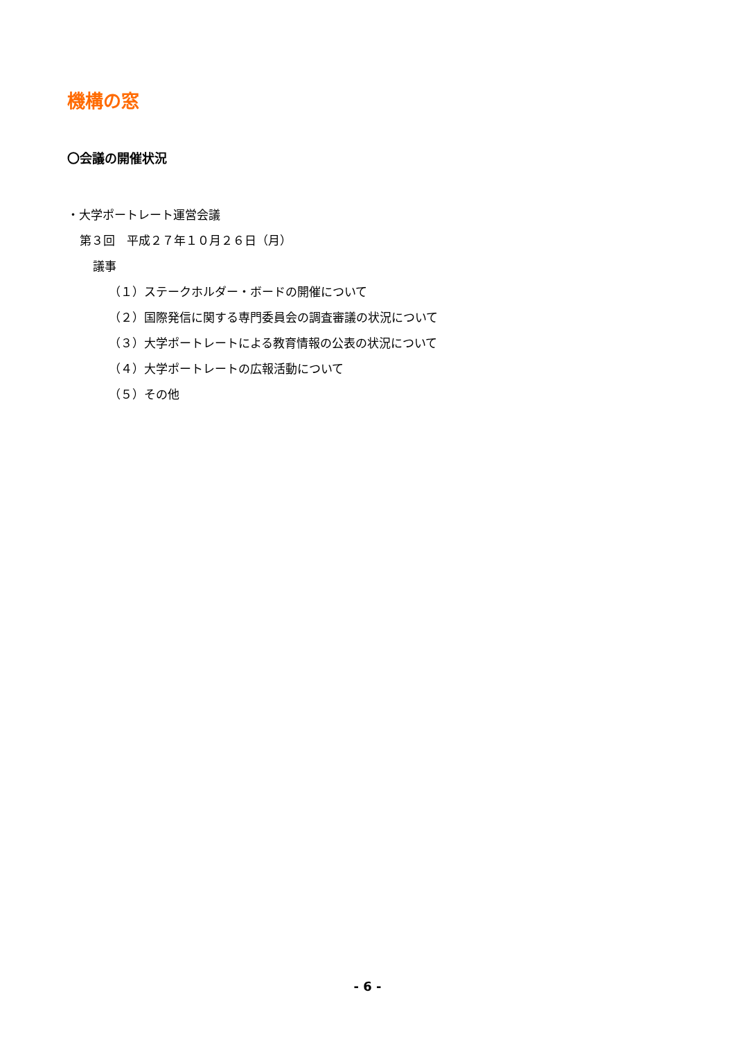機構の窓
〇会議の開催状況
・大学ポートレート運営会議
第３回　平成２７年１０月２６日（月）
議事
（１）ステークホルダー・ボードの開催について
（２）国際発信に関する専門委員会の調査審議の状況について
（３）大学ポートレートによる教育情報の公表の状況について
（４）大学ポートレートの広報活動について
（５）その他
- 6 -